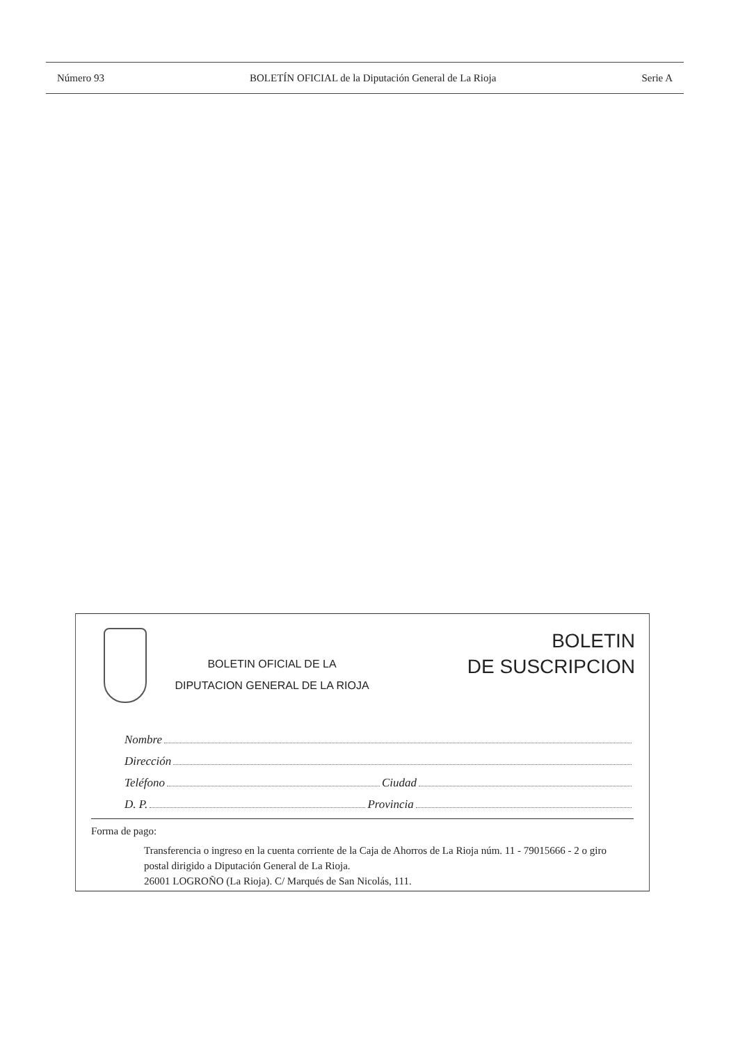Número 93 BOLETÍN OFICIAL de la Diputación General de La Rioja Serie A
BOLETIN OFICIAL DE LA
DIPUTACION GENERAL DE LA RIOJA
BOLETIN
DE SUSCRIPCION
Nombre
Dirección
Teléfono Ciudad
D. P. Provincia
Forma de pago:
Transferencia o ingreso en la cuenta corriente de la Caja de Ahorros de La Rioja núm. 11 - 79015666 - 2 o giro postal dirigido a Diputación General de La Rioja.
26001 LOGROÑO (La Rioja). C/ Marqués de San Nicolás, 111.